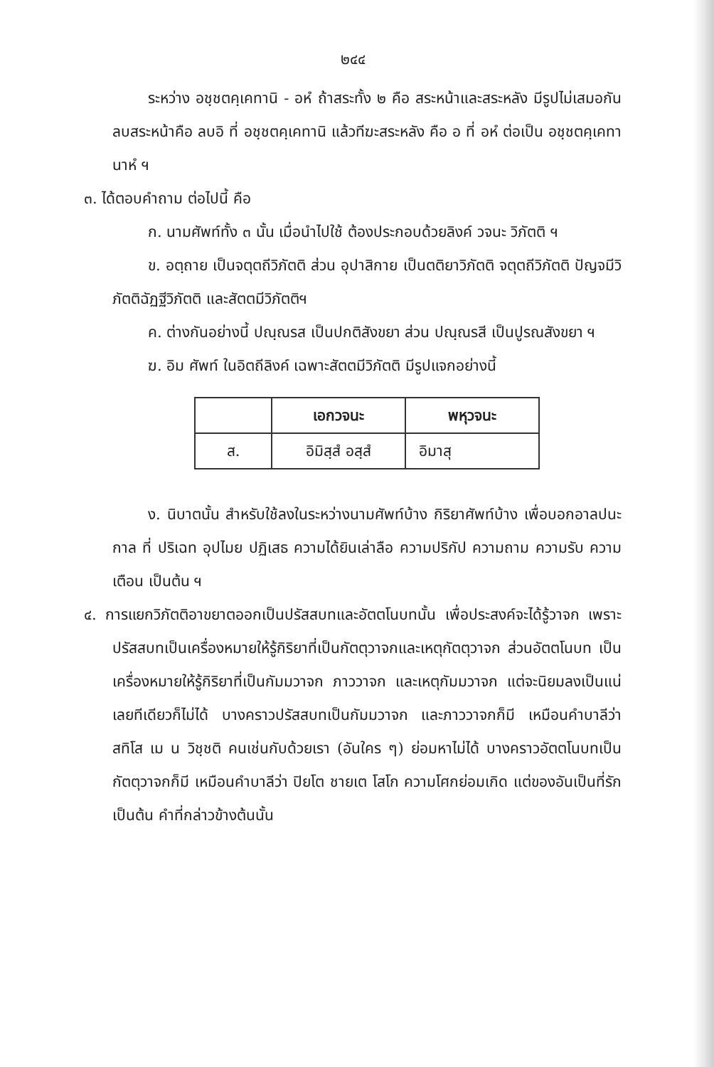๒๔๔
ระหว่าง อชฺชตคฺเคทานิ - อหํ ถ้าสระทั้ง ๒ คือ สระหน้าและสระหลัง มีรูปไม่เสมอกัน ลบสระหน้าคือ ลบอิ ที่ อชฺชตคฺเคทานิ แล้วทีฆะสระหลัง คือ อ ที่ อหํ ต่อเป็น อชฺชตคฺเคทานาหํ ฯ
๓. ได้ตอบคำถาม ต่อไปนี้ คือ
ก. นามศัพท์ทั้ง ๓ นั้น เมื่อนำไปใช้ ต้องประกอบด้วยลิงค์ วจนะ วิภัตติ ฯ
ข. อตฺถาย เป็นจตุตถีวิภัตติ ส่วน อุปาสิกาย เป็นตติยาวิภัตติ จตุตถีวิภัตติ ปัญจมีวิภัตติฉัฏฐีวิภัตติ และสัตตมีวิภัตติฯ
ค. ต่างกันอย่างนี้ ปณฺณรส เป็นปกติสังขยา ส่วน ปณฺณรสี เป็นปูรณสังขยา ฯ
ฆ. อิม ศัพท์ ในอิตถีลิงค์ เฉพาะสัตตมีวิภัตติ มีรูปแจกอย่างนี้
| | เอกวจนะ | พหุวจนะ |
| --- | --- | --- |
| ส. | อิมิสฺสํ อสฺสํ | อิมาสุ |
ง. นิบาตนั้น สำหรับใช้ลงในระหว่างนามศัพท์บ้าง กิริยาศัพท์บ้าง เพื่อบอกอาลปนะ กาล ที่ ปริเฉท อุปไมย ปฏิเสธ ความได้ยินเล่าลือ ความปริกัป ความถาม ความรับ ความเตือน เป็นต้น ฯ
๔. การแยกวิภัตติอาขยาตออกเป็นปรัสสบทและอัตตโนบทนั้น เพื่อประสงค์จะได้รู้วาจก เพราะปรัสสบทเป็นเครื่องหมายให้รู้กิริยาที่เป็นกัตตุวาจกและเหตุกัตตุวาจก ส่วนอัตตโนบท เป็นเครื่องหมายให้รู้กิริยาที่เป็นกัมมวาจก ภาววาจก และเหตุกัมมวาจก แต่จะนิยมลงเป็นแน่เลยทีเดียวก็ไม่ได้ บางคราวปรัสสบทเป็นกัมมวาจก และภาววาจกก็มี เหมือนคำบาลีว่า สทิโส เม น วิชฺชติ คนเช่นกับด้วยเรา (อันใคร ๆ) ย่อมหาไม่ได้ บางคราวอัตตโนบทเป็นกัตตุวาจกก็มี เหมือนคำบาลีว่า ปิยโต ชายเต โสโก ความโศกย่อมเกิด แต่ของอันเป็นที่รัก เป็นต้น คำที่กล่าวข้างต้นนั้น